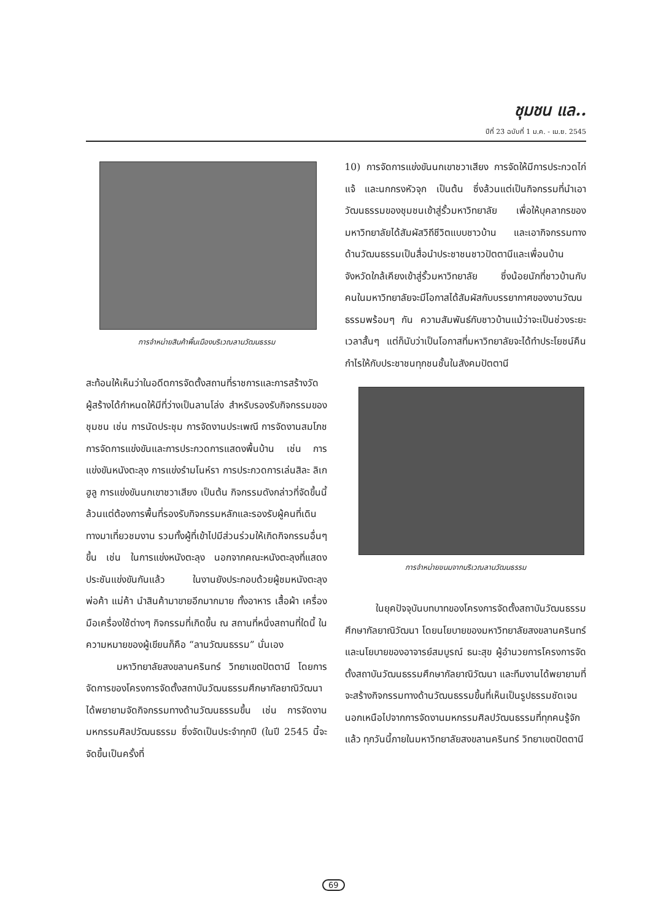ชุมชน แล..
ปีที่ 23 ฉบับที่ 1 ม.ค. - เม.ย. 2545
การจำหน่ายสินค้าพื้นเมืองบริเวณลานวัฒนธรรม
สะท้อนให้เห็นว่าในอดีตการจัดตั้งสถานที่ราชการและการสร้างวัด ผู้สร้างได้กำหนดให้มีที่ว่างเป็นลานโล่ง สำหรับรองรับกิจกรรมของชุมชน เช่น การนัดประชุม การจัดงานประเพณี การจัดงานสมโภช การจัดการแข่งขันและการประกวดการแสดงพื้นบ้าน เช่น การแข่งขันหนังตะลุง การแข่งรำมโนห์รา การประกวดการเล่นสิละ ลิเกฮูลู การแข่งขันนกเขาชวาเสียง เป็นต้น กิจกรรมดังกล่าวที่จัดขึ้นนี้ ล้วนแต่ต้องการพื้นที่รองรับกิจกรรมหลักและรองรับผู้คนที่เดินทางมาเที่ยวชมงาน รวมทั้งผู้ที่เข้าไปมีส่วนร่วมให้เกิดกิจกรรมอื่นๆ ขึ้น เช่น ในการแข่งหนังตะลุง นอกจากคณะหนังตะลุงที่แสดงประชันแข่งขันกันแล้ว ในงานยังประกอบด้วยผู้ชมหนังตะลุง พ่อค้า แม่ค้า นำสินค้ามาขายอีกมากมาย ทั้งอาหาร เสื้อผ้า เครื่องมือเครื่องใช้ต่างๆ กิจกรรมที่เกิดขึ้น ณ สถานที่หนึ่งสถานที่ใดนี้ ในความหมายของผู้เขียนก็คือ “ลานวัฒนธรรม” นั่นเอง
มหาวิทยาลัยสงขลานครินทร์ วิทยาเขตปัตตานี โดยการจัดการของโครงการจัดตั้งสถาบันวัฒนธรรมศึกษากัลยาณิวัฒนาได้พยายามจัดกิจกรรมทางด้านวัฒนธรรมขึ้น เช่น การจัดงานมหกรรมศิลปวัฒนธรรม ซึ่งจัดเป็นประจำทุกปี (ในปี 2545 นี้จะจัดขึ้นเป็นครั้งที่
10) การจัดการแข่งขันนกเขาชวาเสียง การจัดให้มีการประกวดไก่แจ้ และนกกรงหัวจุก เป็นต้น ซึ่งล้วนแต่เป็นกิจกรรมที่นำเอาวัฒนธรรมของชุมชนเข้าสู่รั้วมหาวิทยาลัย เพื่อให้บุคลากรของมหาวิทยาลัยได้สัมผัสวิถีชีวิตแบบชาวบ้าน และเอากิจกรรมทางด้านวัฒนธรรมเป็นสื่อนำประชาชนชาวปัตตานีและเพื่อนบ้านจังหวัดใกล้เคียงเข้าสู่รั้วมหาวิทยาลัย ซึ่งน้อยนักที่ชาวบ้านกับคนในมหาวิทยาลัยจะมีโอกาสได้สัมผัสกับบรรยากาศของงานวัฒนธรรมพร้อมๆ กัน ความสัมพันธ์กับชาวบ้านแม้ว่าจะเป็นช่วงระยะเวลาสั้นๆ แต่ก็นับว่าเป็นโอกาสที่มหาวิทยาลัยจะได้ทำประโยชน์คืนกำไรให้กับประชาชนทุกชนชั้นในสังคมปัตตานี
การจำหน่ายขนมจากบริเวณลานวัฒนธรรม
ในยุคปัจจุบันบทบาทของโครงการจัดตั้งสถาบันวัฒนธรรมศึกษากัลยาณิวัฒนา โดยนโยบายของมหาวิทยาลัยสงขลานครินทร์ และนโยบายของอาจารย์สมบูรณ์ ธนะสุข ผู้อำนวยการโครงการจัดตั้งสถาบันวัฒนธรรมศึกษากัลยาณิวัฒนา และทีมงานได้พยายามที่จะสร้างกิจกรรมทางด้านวัฒนธรรมขึ้นที่เห็นเป็นรูปธรรมชัดเจนนอกเหนือไปจากการจัดงานมหกรรมศิลปวัฒนธรรมที่ทุกคนรู้จักแล้ว ทุกวันนี้ภายในมหาวิทยาลัยสงขลานครินทร์ วิทยาเขตปัตตานี
69